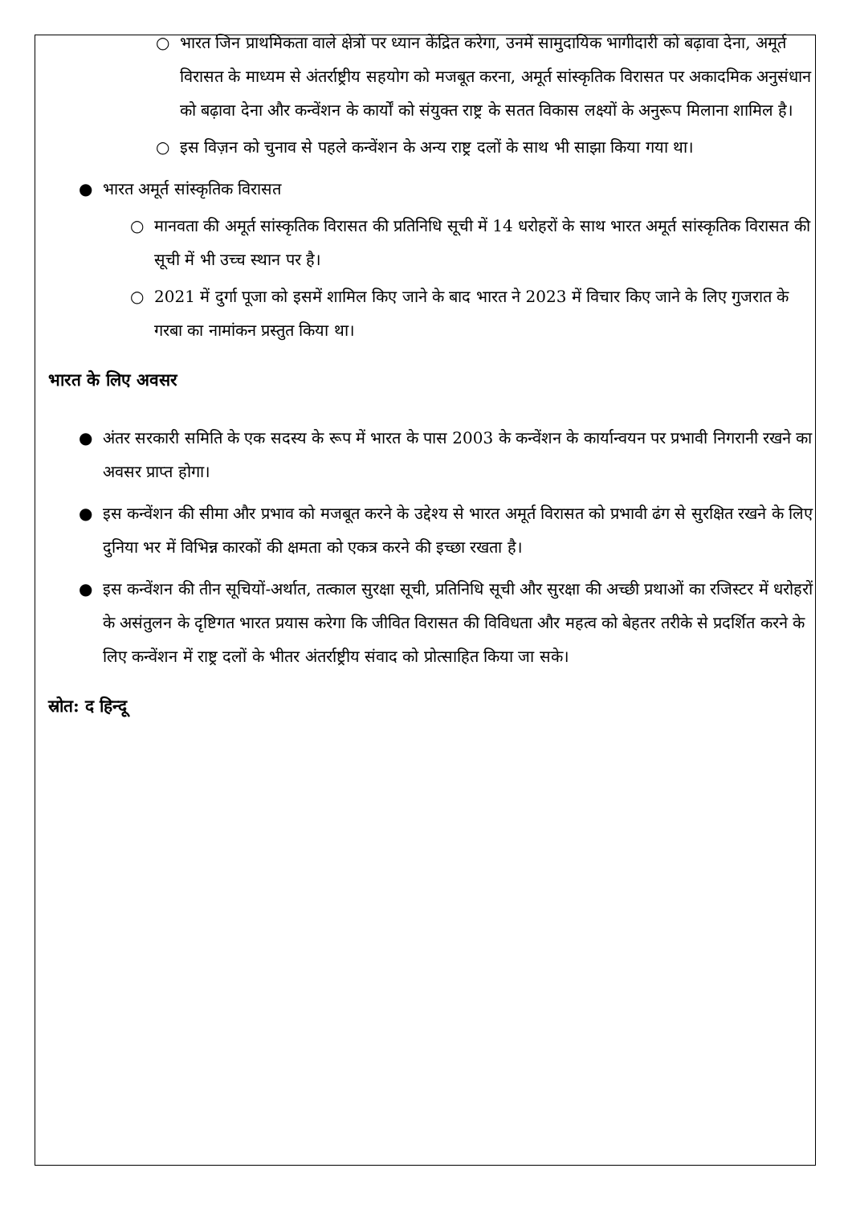○ भारत जिन प्राथमिकता वाले क्षेत्रों पर ध्यान केंद्रित करेगा, उनमें सामुदायिक भागीदारी को बढ़ावा देना, अमूर्त विरासत के माध्यम से अंतर्राष्ट्रीय सहयोग को मजबूत करना, अमूर्त सांस्कृतिक विरासत पर अकादमिक अनुसंधान को बढ़ावा देना और कन्वेंशन के कार्यों को संयुक्त राष्ट्र के सतत विकास लक्ष्यों के अनुरूप मिलाना शामिल है।
○ इस विज़न को चुनाव से पहले कन्वेंशन के अन्य राष्ट्र दलों के साथ भी साझा किया गया था।
● भारत अमूर्त सांस्कृतिक विरासत
○ मानवता की अमूर्त सांस्कृतिक विरासत की प्रतिनिधि सूची में 14 धरोहरों के साथ भारत अमूर्त सांस्कृतिक विरासत की सूची में भी उच्च स्थान पर है।
○ 2021 में दुर्गा पूजा को इसमें शामिल किए जाने के बाद भारत ने 2023 में विचार किए जाने के लिए गुजरात के गरबा का नामांकन प्रस्तुत किया था।
भारत के लिए अवसर
● अंतर सरकारी समिति के एक सदस्य के रूप में भारत के पास 2003 के कन्वेंशन के कार्यान्वयन पर प्रभावी निगरानी रखने का अवसर प्राप्त होगा।
● इस कन्वेंशन की सीमा और प्रभाव को मजबूत करने के उद्देश्य से भारत अमूर्त विरासत को प्रभावी ढंग से सुरक्षित रखने के लिए दुनिया भर में विभिन्न कारकों की क्षमता को एकत्र करने की इच्छा रखता है।
● इस कन्वेंशन की तीन सूचियों-अर्थात, तत्काल सुरक्षा सूची, प्रतिनिधि सूची और सुरक्षा की अच्छी प्रथाओं का रजिस्टर में धरोहरों के असंतुलन के दृष्टिगत भारत प्रयास करेगा कि जीवित विरासत की विविधता और महत्व को बेहतर तरीके से प्रदर्शित करने के लिए कन्वेंशन में राष्ट्र दलों के भीतर अंतर्राष्ट्रीय संवाद को प्रोत्साहित किया जा सके।
स्रोत: द हिन्दू